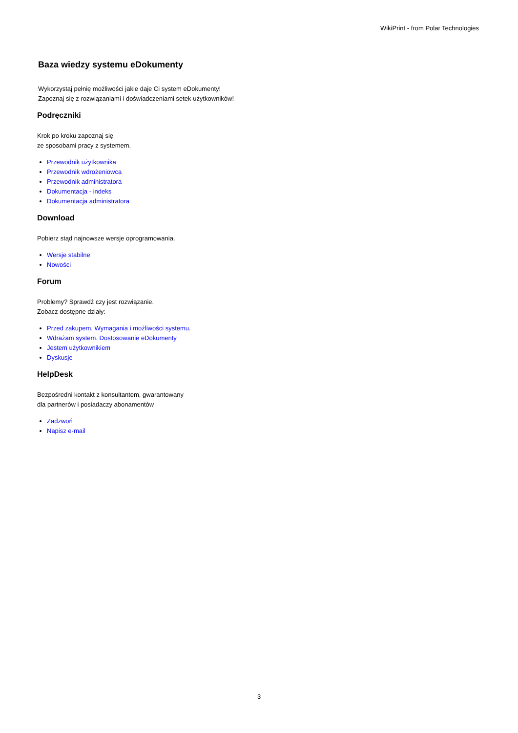WikiPrint - from Polar Technologies
Baza wiedzy systemu eDokumenty
Wykorzystaj pełnię możliwości jakie daje Ci system eDokumenty!
Zapoznaj się z rozwiązaniami i doświadczeniami setek użytkowników!
Podręczniki
Krok po kroku zapoznaj się
ze sposobami pracy z systemem.
Przewodnik użytkownika
Przewodnik wdrożeniowca
Przewodnik administratora
Dokumentacja - indeks
Dokumentacja administratora
Download
Pobierz stąd najnowsze wersje oprogramowania.
Wersje stabilne
Nowości
Forum
Problemy? Sprawdź czy jest rozwiązanie.
Zobacz dostępne działy:
Przed zakupem. Wymagania i możliwości systemu.
Wdrażam system. Dostosowanie eDokumenty
Jestem użytkownikiem
Dyskusje
HelpDesk
Bezpośredni kontakt z konsultantem, gwarantowany
dla partnerów i posiadaczy abonamentów
Zadzwoń
Napisz e-mail
3